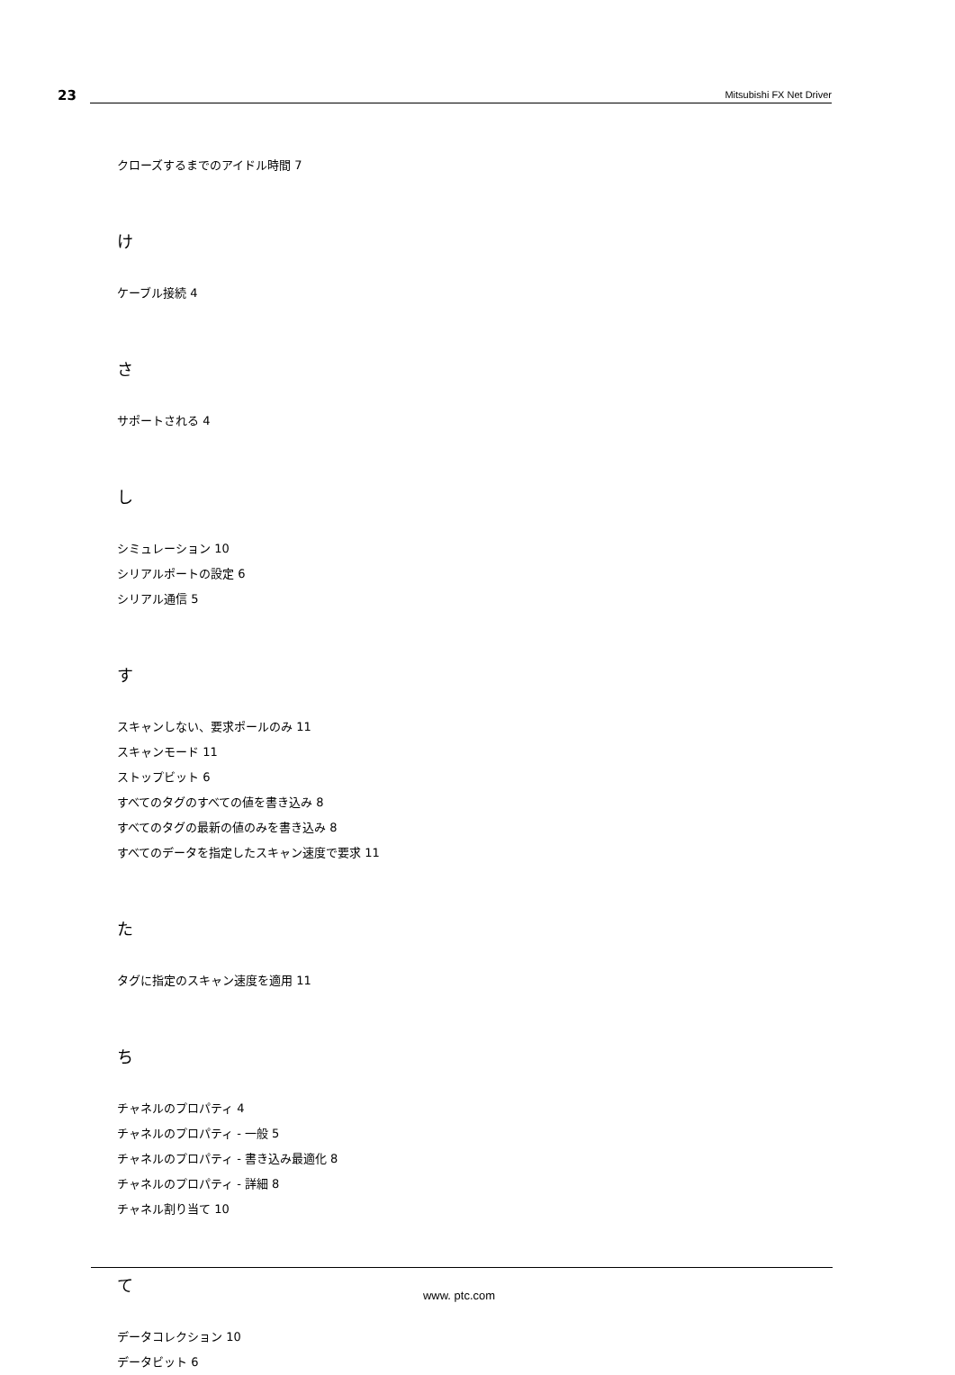23
Mitsubishi FX Net Driver
クローズするまでのアイドル時間 7
け
ケーブル接続 4
さ
サポートされる 4
し
シミュレーション 10
シリアルポートの設定 6
シリアル通信 5
す
スキャンしない、要求ポールのみ 11
スキャンモード 11
ストップビット 6
すべてのタグのすべての値を書き込み 8
すべてのタグの最新の値のみを書き込み 8
すべてのデータを指定したスキャン速度で要求 11
た
タグに指定のスキャン速度を適用 11
ち
チャネルのプロパティ 4
チャネルのプロパティ - 一般 5
チャネルのプロパティ - 書き込み最適化 8
チャネルのプロパティ - 詳細 8
チャネル割り当て 10
て
データコレクション 10
データビット 6
www. ptc.com